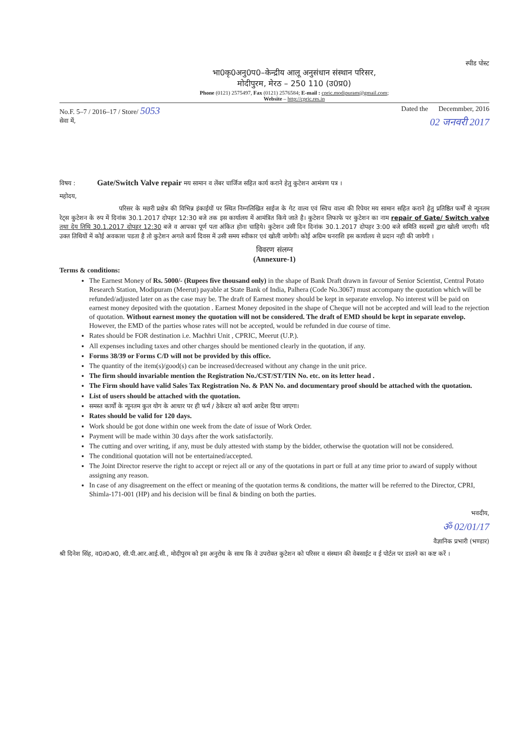स्पीड पोस्ट
भा0कृ0अनु0प0–केन्द्रीय आलू अनुसंधान संस्थान परिसर,
मोदीपुरम, मेरठ – 250 110 (उ0प्र0)
Phone (0121) 2575497, Fax (0121) 2576584; E-mail : cpric.modipuram@gmail.com;
Website – http://cpric.res.in
No.F. 5–7 / 2016–17 / Store/ 5053 Dated the Decemmber, 2016
सेवा में, 02 जनवरी 2017
विषय : Gate/Switch Valve repair मय सामान व लेंबर चार्जिज सहित कार्य कराने हेतु कुटेशन आमंत्रण पत्र ।
महोदय,
परिसर के मछरी प्रक्षेत्र की विभिन्न इंकाईयों पर स्थित निम्नलिखित साईज के गेट वाल्व एवं स्विच वाल्व की रिपेयर मय सामान सहित कराने हेतु प्रतिष्ठित फर्मों से न्यूनतम रेट्स कुटेशन के रुप में दिनांक 30.1.2017 दोपहर 12:30 बजे तक इस कार्यालय में आमंत्रित किये जाते है। कुटेशन लिफाफे पर कुटेशन का नाम repair of Gate/ Switch valve तथा देय तिथि 30.1.2017 दोपहर 12:30 बजे व आपका पूर्ण पता अंकित होना चाहिये। कुटेशन उसी दिन दिनांक 30.1.2017 दोपहर 3:00 बजे समिति सदस्यों द्वारा खोली जाएगी। यदि उक्त तिथियों में कोई अवकाश पडता है तो कुटेशन अगले कार्य दिवस में उसी समय स्वीकार एवं खोली जायेगी। कोई अग्रिम धनराशि इस कार्यालय से प्रदान नही की जायेगी ।
विवरण संलग्न
(Annexure-1)
Terms & conditions:
The Earnest Money of Rs. 5000/- (Rupees five thousand only) in the shape of Bank Draft drawn in favour of Senior Scientist, Central Potato Research Station, Modipuram (Meerut) payable at State Bank of India, Palhera (Code No.3067) must accompany the quotation which will be refunded/adjusted later on as the case may be. The draft of Earnest money should be kept in separate envelop. No interest will be paid on earnest money deposited with the quotation . Earnest Money deposited in the shape of Cheque will not be accepted and will lead to the rejection of quotation. Without earnest money the quotation will not be considered. The draft of EMD should be kept in separate envelop. However, the EMD of the parties whose rates will not be accepted, would be refunded in due course of time.
Rates should be FOR destination i.e. Machhri Unit , CPRIC, Meerut (U.P.).
All expenses including taxes and other charges should be mentioned clearly in the quotation, if any.
Forms 38/39 or Forms C/D will not be provided by this office.
The quantity of the item(s)/good(s) can be increased/decreased without any change in the unit price.
The firm should invariable mention the Registration No./CST/ST/TIN No. etc. on its letter head .
The Firm should have valid Sales Tax Registration No. & PAN No. and documentary proof should be attached with the quotation.
List of users should be attached with the quotation.
समस्त कार्यों के न्यूनतम कुल योग के आधार पर ही फर्म / ठेकेदार को कार्य आदेश दिया जाएगा।
Rates should be valid for 120 days.
Work should be got done within one week from the date of issue of Work Order.
Payment will be made within 30 days after the work satisfactorily.
The cutting and over writing, if any, must be duly attested with stamp by the bidder, otherwise the quotation will not be considered.
The conditional quotation will not be entertained/accepted.
The Joint Director reserve the right to accept or reject all or any of the quotations in part or full at any time prior to award of supply without assigning any reason.
In case of any disagreement on the effect or meaning of the quotation terms & conditions, the matter will be referred to the Director, CPRI, Shimla-171-001 (HP) and his decision will be final & binding on both the parties.
भवदीय,
ॐ 02/01/17
वैज्ञानिक प्रभारी (भण्डार)
श्री दिनेश सिंह, व0त0अ0, सी.पी.आर.आई.सी., मोदीपुरम को इस अनुरोध के साथ कि वे उपरोक्त कुटेशन को परिसर व संस्थान की वेबसाईट व ई पोर्टल पर डालने का कष्ट करें ।